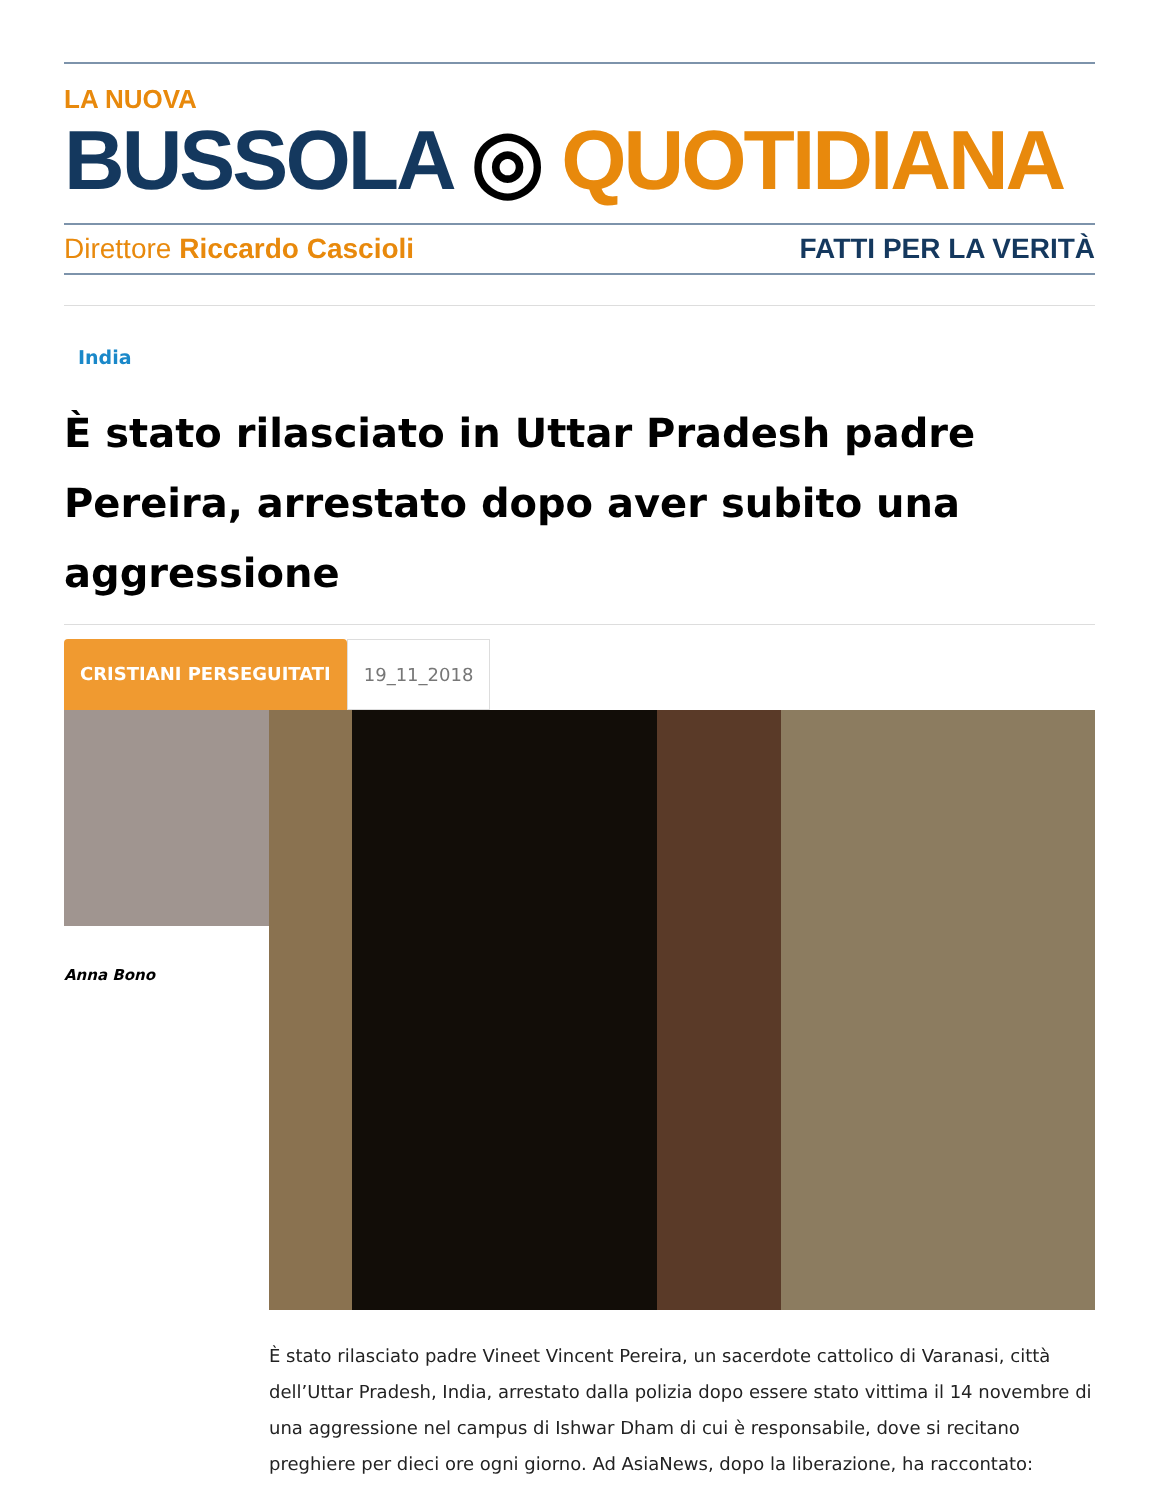LA NUOVA
BUSSOLA ◎ QUOTIDIANA
Direttore Riccardo Cascioli FATTI PER LA VERITÀ
India
È stato rilasciato in Uttar Pradesh padre Pereira, arrestato dopo aver subito una aggressione
CRISTIANI PERSEGUITATI 19_11_2018
Anna Bono
È stato rilasciato padre Vineet Vincent Pereira, un sacerdote cattolico di Varanasi, città dell’Uttar Pradesh, India, arrestato dalla polizia dopo essere stato vittima il 14 novembre di una aggressione nel campus di Ishwar Dham di cui è responsabile, dove si recitano preghiere per dieci ore ogni giorno. Ad AsiaNews, dopo la liberazione, ha raccontato: